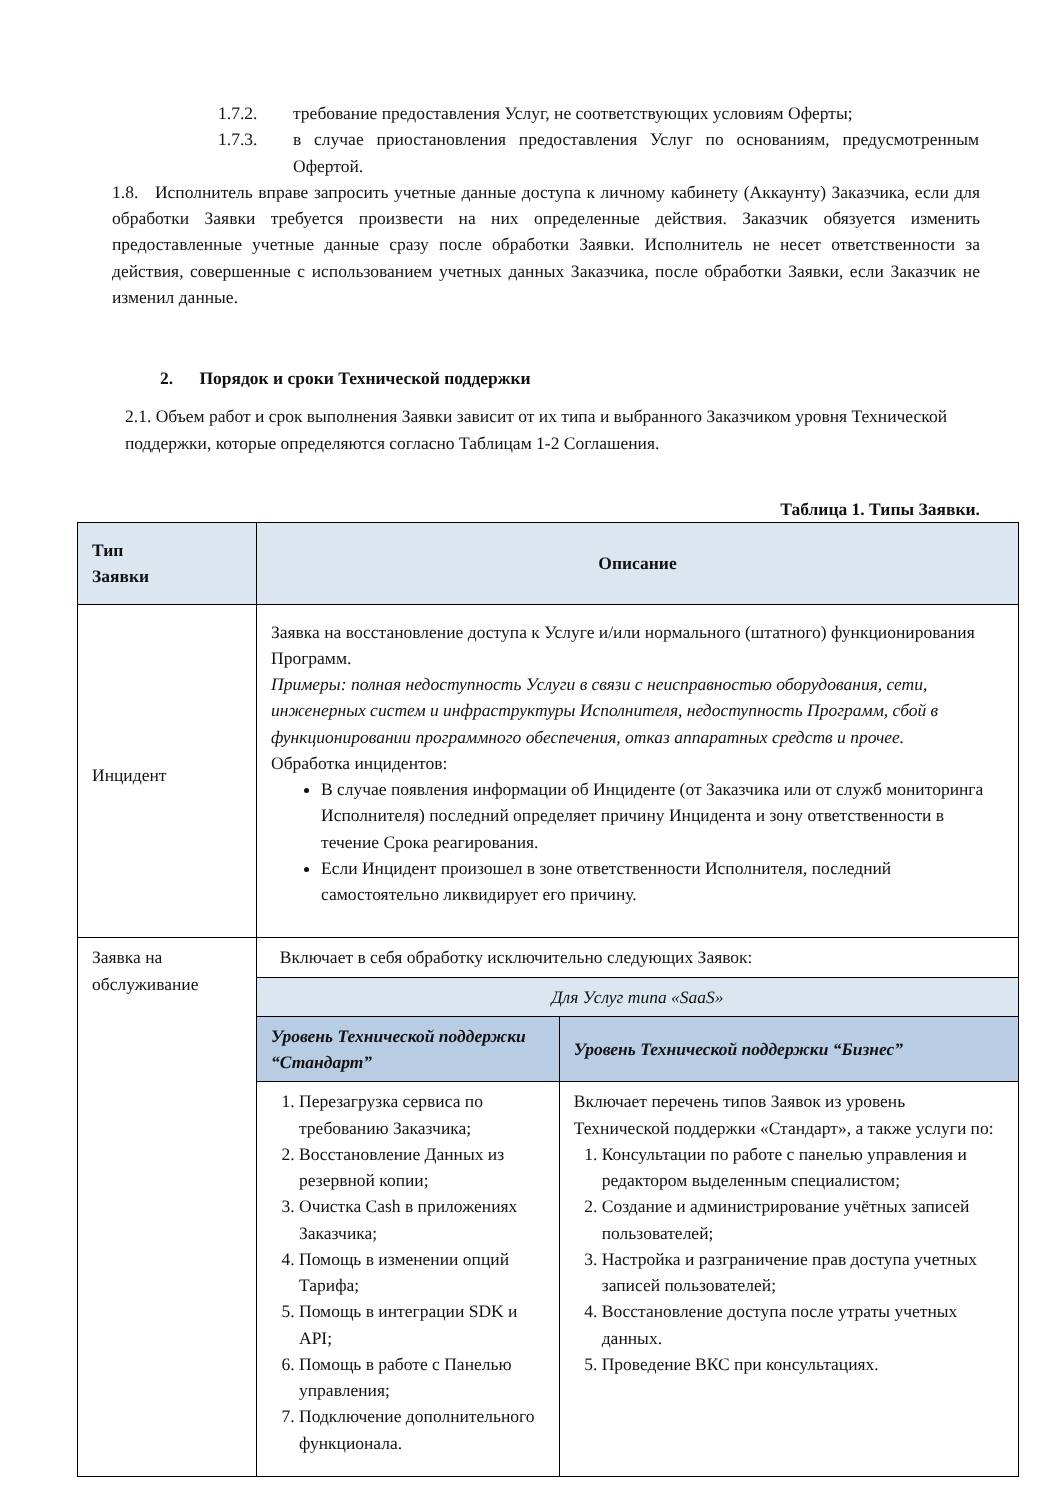1.7.2. требование предоставления Услуг, не соответствующих условиям Оферты;
1.7.3. в случае приостановления предоставления Услуг по основаниям, предусмотренным Офертой.
1.8. Исполнитель вправе запросить учетные данные доступа к личному кабинету (Аккаунту) Заказчика, если для обработки Заявки требуется произвести на них определенные действия. Заказчик обязуется изменить предоставленные учетные данные сразу после обработки Заявки. Исполнитель не несет ответственности за действия, совершенные с использованием учетных данных Заказчика, после обработки Заявки, если Заказчик не изменил данные.
2. Порядок и сроки Технической поддержки
2.1. Объем работ и срок выполнения Заявки зависит от их типа и выбранного Заказчиком уровня Технической поддержки, которые определяются согласно Таблицам 1-2 Соглашения.
Таблица 1. Типы Заявки.
| Тип Заявки | Описание | |
| --- | --- | --- |
| Инцидент | Заявка на восстановление доступа к Услуге и/или нормального (штатного) функционирования Программ. Примеры: полная недоступность Услуги в связи с неисправностью оборудования, сети, инженерных систем и инфраструктуры Исполнителя, недоступность Программ, сбой в функционировании программного обеспечения, отказ аппаратных средств и прочее. Обработка инцидентов: В случае появления информации об Инциденте (от Заказчика или от служб мониторинга Исполнителя) последний определяет причину Инцидента и зону ответственности в течение Срока реагирования. Если Инцидент произошел в зоне ответственности Исполнителя, последний самостоятельно ликвидирует его причину. | |
| Заявка на обслуживание | Включает в себя обработку исключительно следующих Заявок: | |
| | Для Услуг типа «SaaS» | |
| | Уровень Технической поддержки “Стандарт” | Уровень Технической поддержки “Бизнес” |
| | 1. Перезагрузка сервиса по требованию Заказчика; 2. Восстановление Данных из резервной копии; 3. Очистка Cash в приложениях Заказчика; 4. Помощь в изменении опций Тарифа; 5. Помощь в интеграции SDK и API; 6. Помощь в работе с Панелью управления; 7. Подключение дополнительного функционала. | Включает перечень типов Заявок из уровень Технической поддержки «Стандарт», а также услуги по: 1. Консультации по работе с панелью управления и редактором выделенным специалистом; 2. Создание и администрирование учётных записей пользователей; 3. Настройка и разграничение прав доступа учетных записей пользователей; 4. Восстановление доступа после утраты учетных данных. 5. Проведение ВКС при консультациях. |